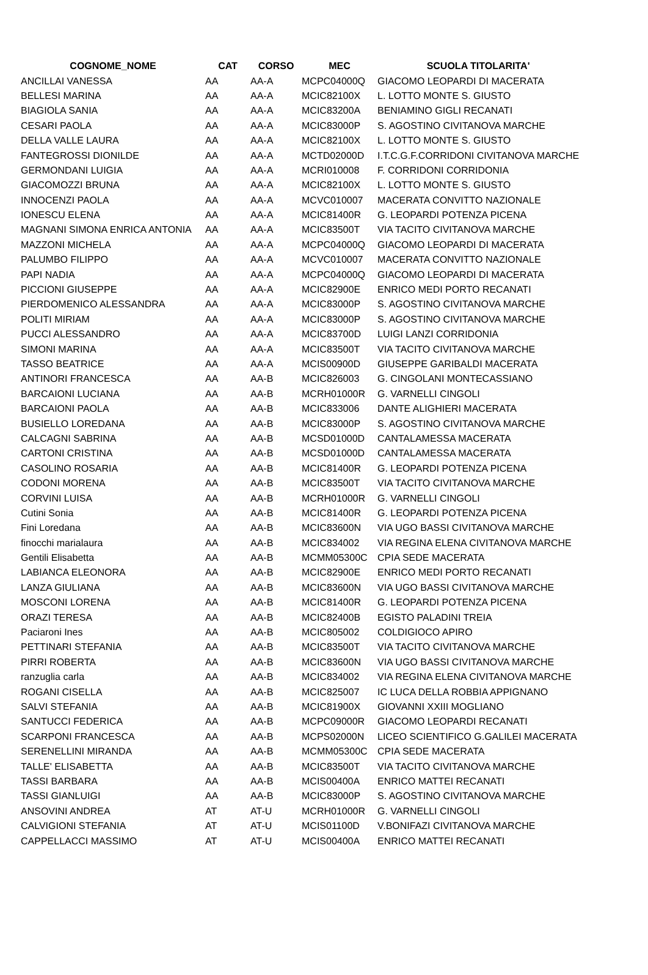| COGNOME_NOME | CAT | CORSO | MEC | SCUOLA TITOLARITA' |
| --- | --- | --- | --- | --- |
| ANCILLAI VANESSA | AA | AA-A | MCPC04000Q | GIACOMO LEOPARDI DI MACERATA |
| BELLESI MARINA | AA | AA-A | MCIC82100X | L. LOTTO MONTE S. GIUSTO |
| BIAGIOLA SANIA | AA | AA-A | MCIC83200A | BENIAMINO GIGLI RECANATI |
| CESARI PAOLA | AA | AA-A | MCIC83000P | S. AGOSTINO CIVITANOVA MARCHE |
| DELLA VALLE LAURA | AA | AA-A | MCIC82100X | L. LOTTO MONTE S. GIUSTO |
| FANTEGROSSI DIONILDE | AA | AA-A | MCTD02000D | I.T.C.G.F.CORRIDONI CIVITANOVA MARCHE |
| GERMONDANI LUIGIA | AA | AA-A | MCRI010008 | F. CORRIDONI CORRIDONIA |
| GIACOMOZZI BRUNA | AA | AA-A | MCIC82100X | L. LOTTO MONTE S. GIUSTO |
| INNOCENZI PAOLA | AA | AA-A | MCVC010007 | MACERATA CONVITTO NAZIONALE |
| IONESCU ELENA | AA | AA-A | MCIC81400R | G. LEOPARDI POTENZA PICENA |
| MAGNANI SIMONA ENRICA ANTONIA | AA | AA-A | MCIC83500T | VIA TACITO CIVITANOVA MARCHE |
| MAZZONI MICHELA | AA | AA-A | MCPC04000Q | GIACOMO LEOPARDI DI MACERATA |
| PALUMBO FILIPPO | AA | AA-A | MCVC010007 | MACERATA CONVITTO NAZIONALE |
| PAPI NADIA | AA | AA-A | MCPC04000Q | GIACOMO LEOPARDI DI MACERATA |
| PICCIONI GIUSEPPE | AA | AA-A | MCIC82900E | ENRICO MEDI PORTO RECANATI |
| PIERDOMENICO ALESSANDRA | AA | AA-A | MCIC83000P | S. AGOSTINO CIVITANOVA MARCHE |
| POLITI MIRIAM | AA | AA-A | MCIC83000P | S. AGOSTINO CIVITANOVA MARCHE |
| PUCCI ALESSANDRO | AA | AA-A | MCIC83700D | LUIGI LANZI CORRIDONIA |
| SIMONI MARINA | AA | AA-A | MCIC83500T | VIA TACITO CIVITANOVA MARCHE |
| TASSO BEATRICE | AA | AA-A | MCIS00900D | GIUSEPPE GARIBALDI MACERATA |
| ANTINORI FRANCESCA | AA | AA-B | MCIC826003 | G. CINGOLANI MONTECASSIANO |
| BARCAIONI LUCIANA | AA | AA-B | MCRH01000R | G. VARNELLI CINGOLI |
| BARCAIONI PAOLA | AA | AA-B | MCIC833006 | DANTE ALIGHIERI MACERATA |
| BUSIELLO LOREDANA | AA | AA-B | MCIC83000P | S. AGOSTINO CIVITANOVA MARCHE |
| CALCAGNI SABRINA | AA | AA-B | MCSD01000D | CANTALAMESSA MACERATA |
| CARTONI CRISTINA | AA | AA-B | MCSD01000D | CANTALAMESSA MACERATA |
| CASOLINO ROSARIA | AA | AA-B | MCIC81400R | G. LEOPARDI POTENZA PICENA |
| CODONI MORENA | AA | AA-B | MCIC83500T | VIA TACITO CIVITANOVA MARCHE |
| CORVINI LUISA | AA | AA-B | MCRH01000R | G. VARNELLI CINGOLI |
| Cutini Sonia | AA | AA-B | MCIC81400R | G. LEOPARDI POTENZA PICENA |
| Fini Loredana | AA | AA-B | MCIC83600N | VIA UGO BASSI CIVITANOVA MARCHE |
| finocchi marialaura | AA | AA-B | MCIC834002 | VIA REGINA ELENA CIVITANOVA MARCHE |
| Gentili Elisabetta | AA | AA-B | MCMM05300C | CPIA SEDE MACERATA |
| LABIANCA ELEONORA | AA | AA-B | MCIC82900E | ENRICO MEDI PORTO RECANATI |
| LANZA GIULIANA | AA | AA-B | MCIC83600N | VIA UGO BASSI CIVITANOVA MARCHE |
| MOSCONI LORENA | AA | AA-B | MCIC81400R | G. LEOPARDI POTENZA PICENA |
| ORAZI TERESA | AA | AA-B | MCIC82400B | EGISTO PALADINI TREIA |
| Paciaroni Ines | AA | AA-B | MCIC805002 | COLDIGIOCO APIRO |
| PETTINARI STEFANIA | AA | AA-B | MCIC83500T | VIA TACITO CIVITANOVA MARCHE |
| PIRRI ROBERTA | AA | AA-B | MCIC83600N | VIA UGO BASSI CIVITANOVA MARCHE |
| ranzuglia carla | AA | AA-B | MCIC834002 | VIA REGINA ELENA CIVITANOVA MARCHE |
| ROGANI CISELLA | AA | AA-B | MCIC825007 | IC LUCA DELLA ROBBIA APPIGNANO |
| SALVI STEFANIA | AA | AA-B | MCIC81900X | GIOVANNI XXIII MOGLIANO |
| SANTUCCI FEDERICA | AA | AA-B | MCPC09000R | GIACOMO LEOPARDI RECANATI |
| SCARPONI FRANCESCA | AA | AA-B | MCPS02000N | LICEO SCIENTIFICO G.GALILEI MACERATA |
| SERENELLINI MIRANDA | AA | AA-B | MCMM05300C | CPIA SEDE MACERATA |
| TALLE' ELISABETTA | AA | AA-B | MCIC83500T | VIA TACITO CIVITANOVA MARCHE |
| TASSI BARBARA | AA | AA-B | MCIS00400A | ENRICO MATTEI RECANATI |
| TASSI GIANLUIGI | AA | AA-B | MCIC83000P | S. AGOSTINO CIVITANOVA MARCHE |
| ANSOVINI ANDREA | AT | AT-U | MCRH01000R | G. VARNELLI CINGOLI |
| CALVIGIONI STEFANIA | AT | AT-U | MCIS01100D | V.BONIFAZI CIVITANOVA MARCHE |
| CAPPELLACCI MASSIMO | AT | AT-U | MCIS00400A | ENRICO MATTEI RECANATI |